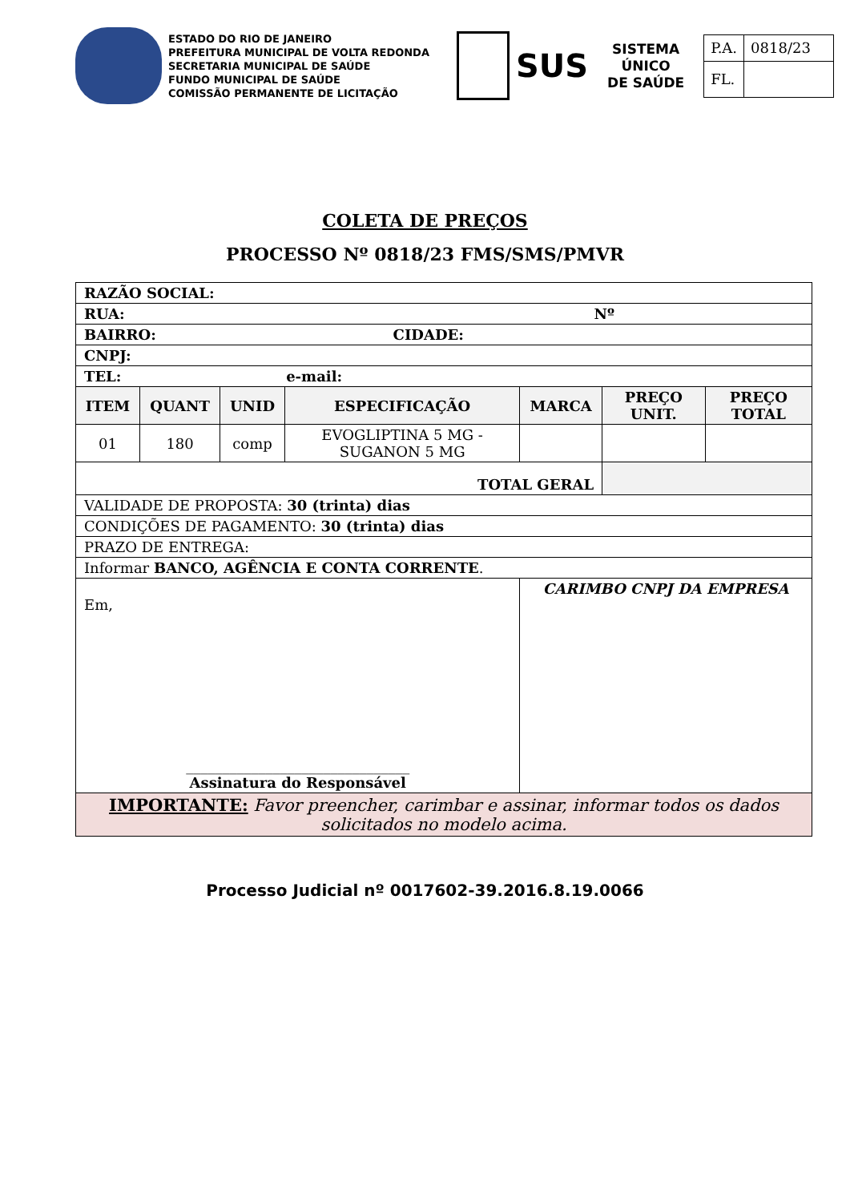ESTADO DO RIO DE JANEIRO
PREFEITURA MUNICIPAL DE VOLTA REDONDA
SECRETARIA MUNICIPAL DE SAÚDE
FUNDO MUNICIPAL DE SAÚDE
COMISSÃO PERMANENTE DE LICITAÇÃO
SUS
SISTEMA
ÚNICO
DE SAÚDE
| P.A. | 0818/23 |
| FL. | |
COLETA DE PREÇOS
PROCESSO Nº 0818/23 FMS/SMS/PMVR
| RAZÃO SOCIAL: | | | | | | |
| RUA: Nº | | | | | | |
| BAIRRO: CIDADE: | | | | | | |
| CNPJ: | | | | | | |
| TEL: e-mail: | | | | | | |
| ITEM | QUANT | UNID | ESPECIFICAÇÃO | MARCA | PREÇO UNIT. | PREÇO TOTAL |
| 01 | 180 | comp | EVOGLIPTINA 5 MG - SUGANON 5 MG | | | |
| TOTAL GERAL | | | | | | |
| VALIDADE DE PROPOSTA: 30 (trinta) dias | | | | | | |
| CONDIÇÕES DE PAGAMENTO: 30 (trinta) dias | | | | | | |
| PRAZO DE ENTREGA: | | | | | | |
| Informar BANCO, AGÊNCIA E CONTA CORRENTE . | | | | | | |
| Em, _______________________________ Assinatura do Responsável | | | | CARIMBO CNPJ DA EMPRESA | | |
| IMPORTANTE: Favor preencher, carimbar e assinar, informar todos os dados solicitados no modelo acima. | | | | | | |
Processo Judicial nº 0017602-39.2016.8.19.0066